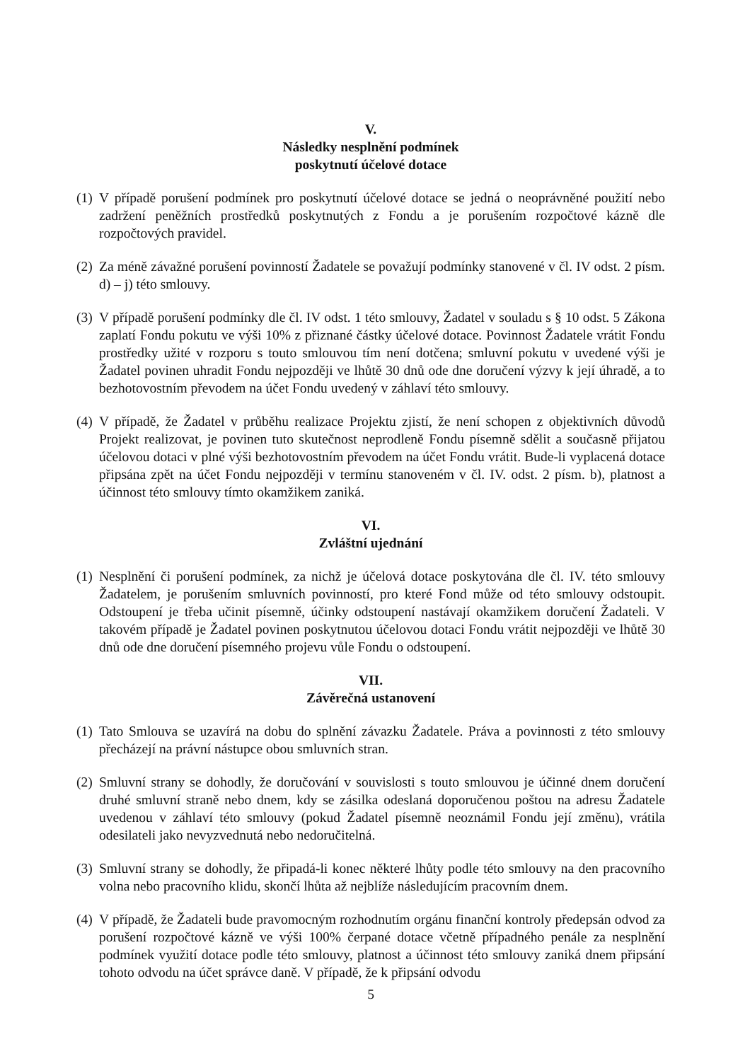V.
Následky nesplnění podmínek
poskytnutí účelové dotace
(1) V případě porušení podmínek pro poskytnutí účelové dotace se jedná o neoprávněné použití nebo zadržení peněžních prostředků poskytnutých z Fondu a je porušením rozpočtové kázně dle rozpočtových pravidel.
(2) Za méně závažné porušení povinností Žadatele se považují podmínky stanovené v čl. IV odst. 2 písm. d) – j) této smlouvy.
(3) V případě porušení podmínky dle čl. IV odst. 1 této smlouvy, Žadatel v souladu s § 10 odst. 5 Zákona zaplatí Fondu pokutu ve výši 10% z přiznané částky účelové dotace. Povinnost Žadatele vrátit Fondu prostředky užité v rozporu s touto smlouvou tím není dotčena; smluvní pokutu v uvedené výši je Žadatel povinen uhradit Fondu nejpozději ve lhůtě 30 dnů ode dne doručení výzvy k její úhradě, a to bezhotovostním převodem na účet Fondu uvedený v záhlaví této smlouvy.
(4) V případě, že Žadatel v průběhu realizace Projektu zjistí, že není schopen z objektivních důvodů Projekt realizovat, je povinen tuto skutečnost neprodleně Fondu písemně sdělit a současně přijatou účelovou dotaci v plné výši bezhotovostním převodem na účet Fondu vrátit. Bude-li vyplacená dotace připsána zpět na účet Fondu nejpozději v termínu stanoveném v čl. IV. odst. 2 písm. b), platnost a účinnost této smlouvy tímto okamžikem zaniká.
VI.
Zvláštní ujednání
(1) Nesplnění či porušení podmínek, za nichž je účelová dotace poskytována dle čl. IV. této smlouvy Žadatelem, je porušením smluvních povinností, pro které Fond může od této smlouvy odstoupit. Odstoupení je třeba učinit písemně, účinky odstoupení nastávají okamžikem doručení Žadateli. V takovém případě je Žadatel povinen poskytnutou účelovou dotaci Fondu vrátit nejpozději ve lhůtě 30 dnů ode dne doručení písemného projevu vůle Fondu o odstoupení.
VII.
Závěrečná ustanovení
(1) Tato Smlouva se uzavírá na dobu do splnění závazku Žadatele. Práva a povinnosti z této smlouvy přecházejí na právní nástupce obou smluvních stran.
(2) Smluvní strany se dohodly, že doručování v souvislosti s touto smlouvou je účinné dnem doručení druhé smluvní straně nebo dnem, kdy se zásilka odeslaná doporučenou poštou na adresu Žadatele uvedenou v záhlaví této smlouvy (pokud Žadatel písemně neoznámil Fondu její změnu), vrátila odesilateli jako nevyzvednutá nebo nedoručitelná.
(3) Smluvní strany se dohodly, že připadá-li konec některé lhůty podle této smlouvy na den pracovního volna nebo pracovního klidu, skončí lhůta až nejblíže následujícím pracovním dnem.
(4) V případě, že Žadateli bude pravomocným rozhodnutím orgánu finanční kontroly předepsán odvod za porušení rozpočtové kázně ve výši 100% čerpané dotace včetně případného penále za nesplnění podmínek využití dotace podle této smlouvy, platnost a účinnost této smlouvy zaniká dnem připsání tohoto odvodu na účet správce daně. V případě, že k připsání odvodu
5